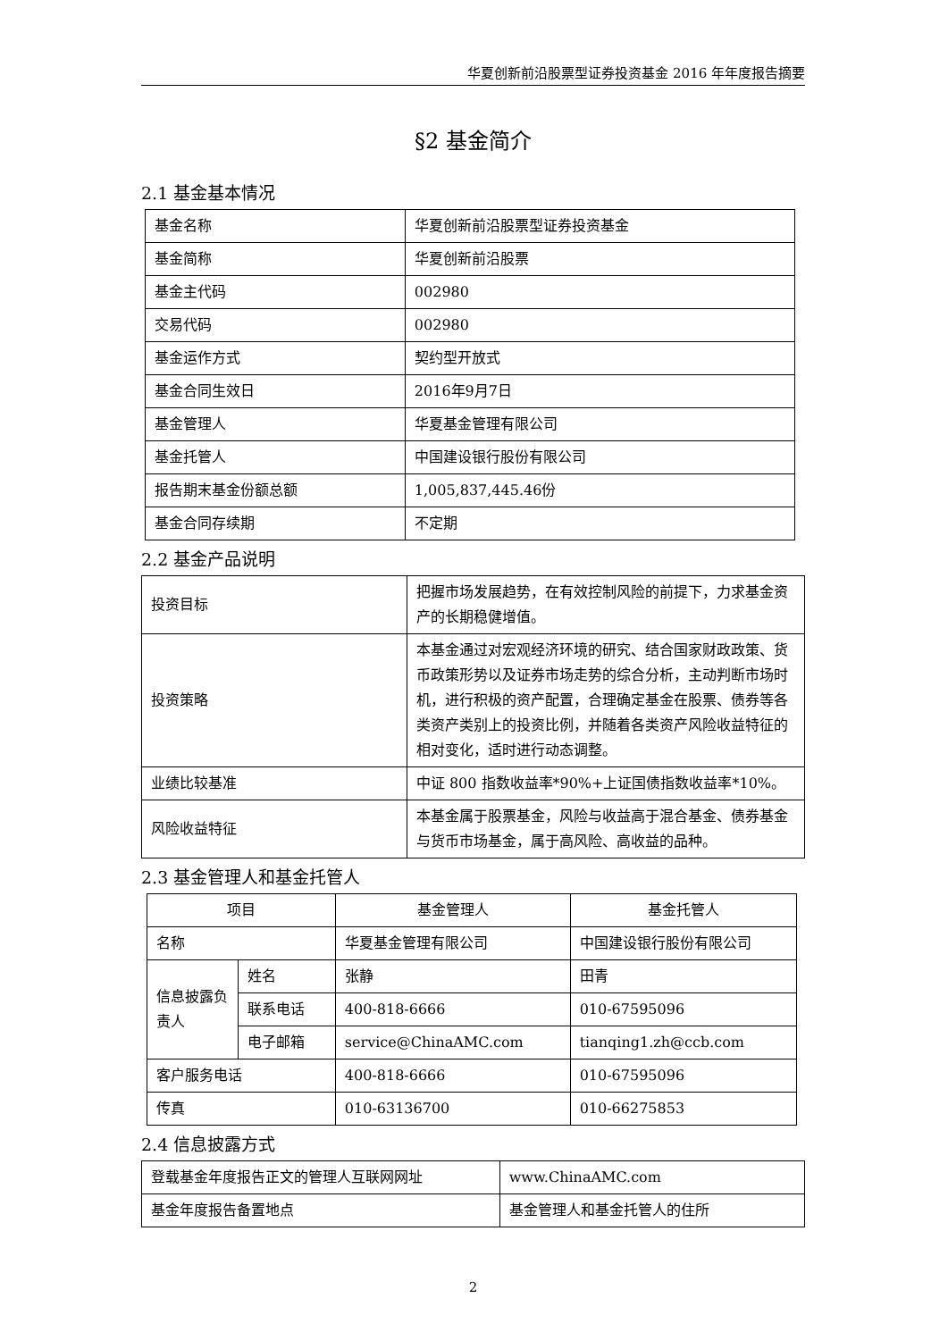华夏创新前沿股票型证券投资基金 2016 年年度报告摘要
§2 基金简介
2.1 基金基本情况
| 基金名称 | 华夏创新前沿股票型证券投资基金 |
| 基金简称 | 华夏创新前沿股票 |
| 基金主代码 | 002980 |
| 交易代码 | 002980 |
| 基金运作方式 | 契约型开放式 |
| 基金合同生效日 | 2016年9月7日 |
| 基金管理人 | 华夏基金管理有限公司 |
| 基金托管人 | 中国建设银行股份有限公司 |
| 报告期末基金份额总额 | 1,005,837,445.46份 |
| 基金合同存续期 | 不定期 |
2.2 基金产品说明
| 投资目标 | 把握市场发展趋势，在有效控制风险的前提下，力求基金资产的长期稳健增值。 |
| 投资策略 | 本基金通过对宏观经济环境的研究、结合国家财政政策、货币政策形势以及证券市场走势的综合分析，主动判断市场时机，进行积极的资产配置，合理确定基金在股票、债券等各类资产类别上的投资比例，并随着各类资产风险收益特征的相对变化，适时进行动态调整。 |
| 业绩比较基准 | 中证 800 指数收益率*90%+上证国债指数收益率*10%。 |
| 风险收益特征 | 本基金属于股票基金，风险与收益高于混合基金、债券基金与货币市场基金，属于高风险、高收益的品种。 |
2.3 基金管理人和基金托管人
| 项目 | | 基金管理人 | 基金托管人 |
| --- | --- | --- | --- |
| 名称 | | 华夏基金管理有限公司 | 中国建设银行股份有限公司 |
| 信息披露负责人 | 姓名 | 张静 | 田青 |
| | 联系电话 | 400-818-6666 | 010-67595096 |
| | 电子邮箱 | service@ChinaAMC.com | tianqing1.zh@ccb.com |
| 客户服务电话 | | 400-818-6666 | 010-67595096 |
| 传真 | | 010-63136700 | 010-66275853 |
2.4 信息披露方式
| 登载基金年度报告正文的管理人互联网网址 | www.ChinaAMC.com |
| 基金年度报告备置地点 | 基金管理人和基金托管人的住所 |
2